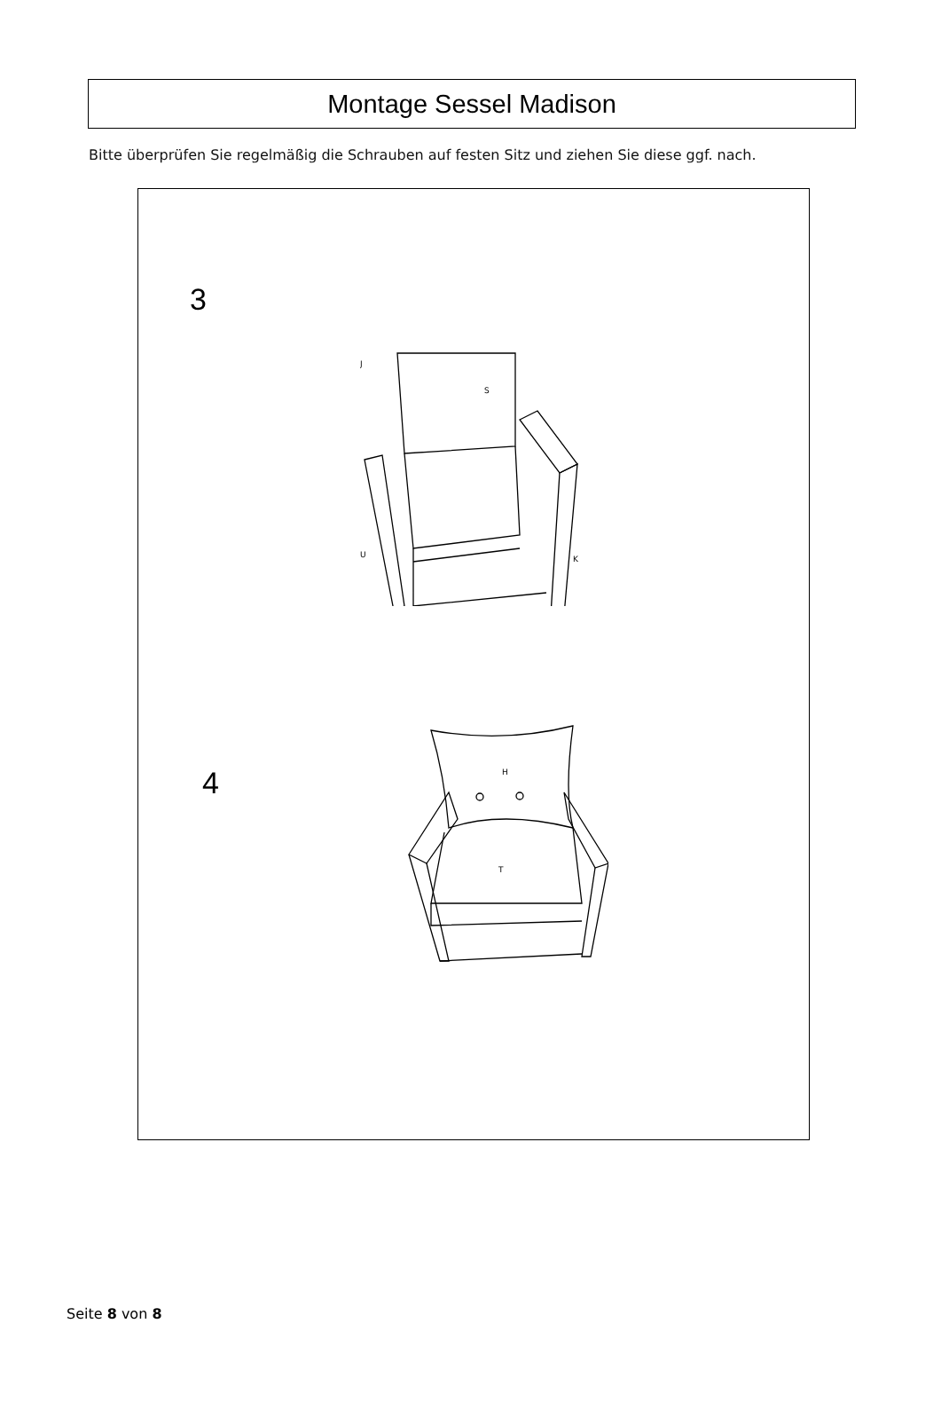Montage Sessel Madison
Bitte überprüfen Sie regelmäßig die Schrauben auf festen Sitz und ziehen Sie diese ggf. nach.
3
S
J
U
K
4
H
T
Seite 8 von 8